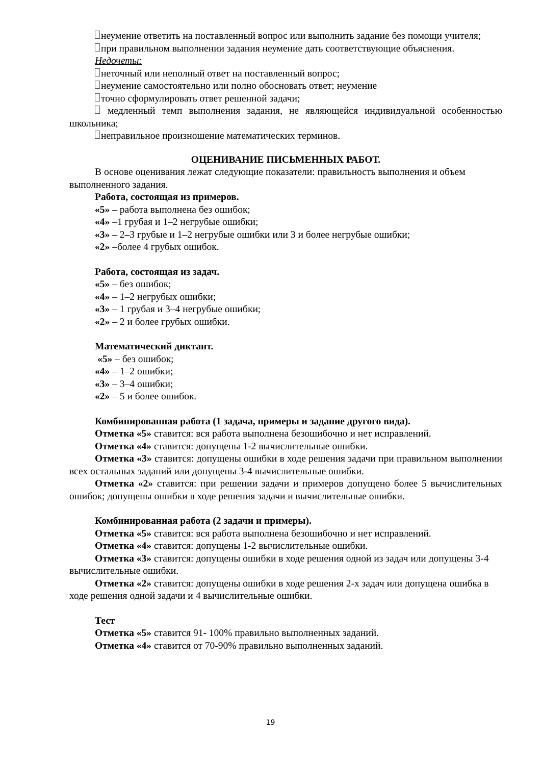неумение ответить на поставленный вопрос или выполнить задание без помощи учителя;
при правильном выполнении задания неумение дать соответствующие объяснения.
Недочеты:
неточный или неполный ответ на поставленный вопрос;
неумение самостоятельно или полно обосновать ответ; неумение
точно сформулировать ответ решенной задачи;
медленный темп выполнения задания, не являющейся индивидуальной особенностью школьника;
неправильное произношение математических терминов.
ОЦЕНИВАНИЕ ПИСЬМЕННЫХ РАБОТ.
В основе оценивания лежат следующие показатели: правильность выполнения и объем выполненного задания.
Работа, состоящая из примеров.
«5» – работа выполнена без ошибок;
«4» –1 грубая и 1–2 негрубые ошибки;
«3» – 2–3 грубые и 1–2 негрубые ошибки или 3 и более негрубые ошибки;
«2» –более 4 грубых ошибок.
Работа, состоящая из задач.
«5» – без ошибок;
«4» – 1–2 негрубых ошибки;
«3» – 1 грубая и 3–4 негрубые ошибки;
«2» – 2 и более грубых ошибки.
Математический диктант.
«5» – без ошибок;
«4» – 1–2 ошибки;
«3» – 3–4 ошибки;
«2» – 5 и более ошибок.
Комбинированная работа (1 задача, примеры и задание другого вида).
Отметка «5» ставится: вся работа выполнена безошибочно и нет исправлений.
Отметка «4» ставится: допущены 1-2 вычислительные ошибки.
Отметка «3» ставится: допущены ошибки в ходе решения задачи при правильном выполнении всех остальных заданий или допущены 3-4 вычислительные ошибки.
Отметка «2» ставится: при решении задачи и примеров допущено более 5 вычислительных ошибок; допущены ошибки в ходе решения задачи и вычислительные ошибки.
Комбинированная работа (2 задачи и примеры).
Отметка «5» ставится: вся работа выполнена безошибочно и нет исправлений.
Отметка «4» ставится: допущены 1-2 вычислительные ошибки.
Отметка «3» ставится: допущены ошибки в ходе решения одной из задач или допущены 3-4 вычислительные ошибки.
Отметка «2» ставится: допущены ошибки в ходе решения 2-х задач или допущена ошибка в ходе решения одной задачи и 4 вычислительные ошибки.
Тест
Отметка «5» ставится 91- 100% правильно выполненных заданий.
Отметка «4» ставится от 70-90% правильно выполненных заданий.
19